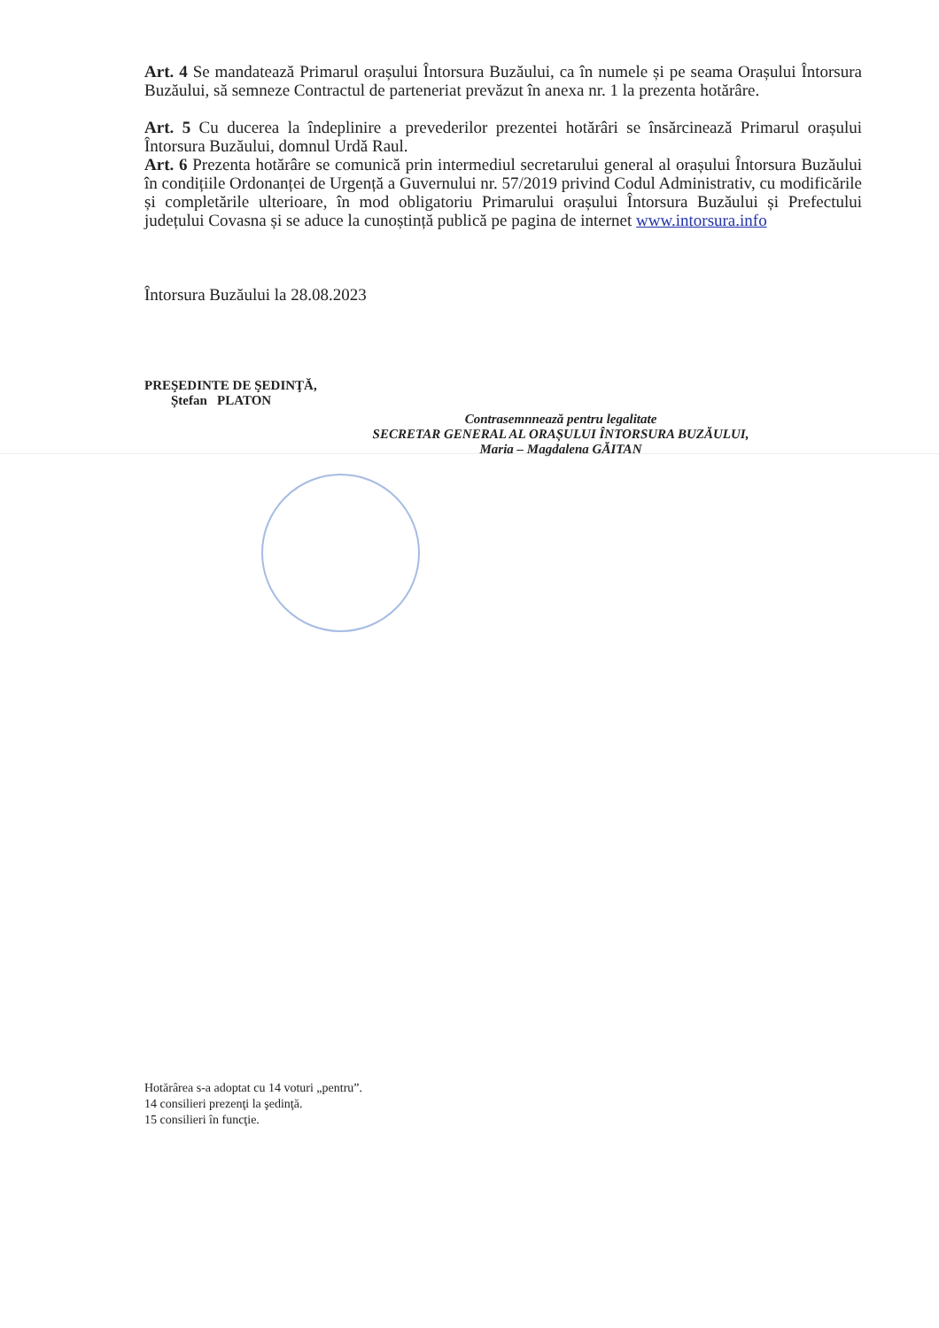Art. 4 Se mandatează Primarul orașului Întorsura Buzăului, ca în numele și pe seama Orașului Întorsura Buzăului, să semneze Contractul de parteneriat prevăzut în anexa nr. 1 la prezenta hotărâre.
Art. 5 Cu ducerea la îndeplinire a prevederilor prezentei hotărâri se însărcinează Primarul orașului Întorsura Buzăului, domnul Urdă Raul.
Art. 6 Prezenta hotărâre se comunică prin intermediul secretarului general al orașului Întorsura Buzăului în condițiile Ordonanței de Urgență a Guvernului nr. 57/2019 privind Codul Administrativ, cu modificările și completările ulterioare, în mod obligatoriu Primarului orașului Întorsura Buzăului și Prefectului județului Covasna și se aduce la cunoștință publică pe pagina de internet www.intorsura.info
Întorsura Buzăului la 28.08.2023
PREŞEDINTE DE ŞEDINŢĂ,
Ștefan PLATON
Contrasemnnează pentru legalitate
SECRETAR GENERAL AL ORAȘULUI ÎNTORSURA BUZĂULUI,
Maria – Magdalena GĂITAN
Hotărârea s-a adoptat cu 14 voturi „pentru”.
14 consilieri prezenţi la şedinţă.
15 consilieri în funcţie.